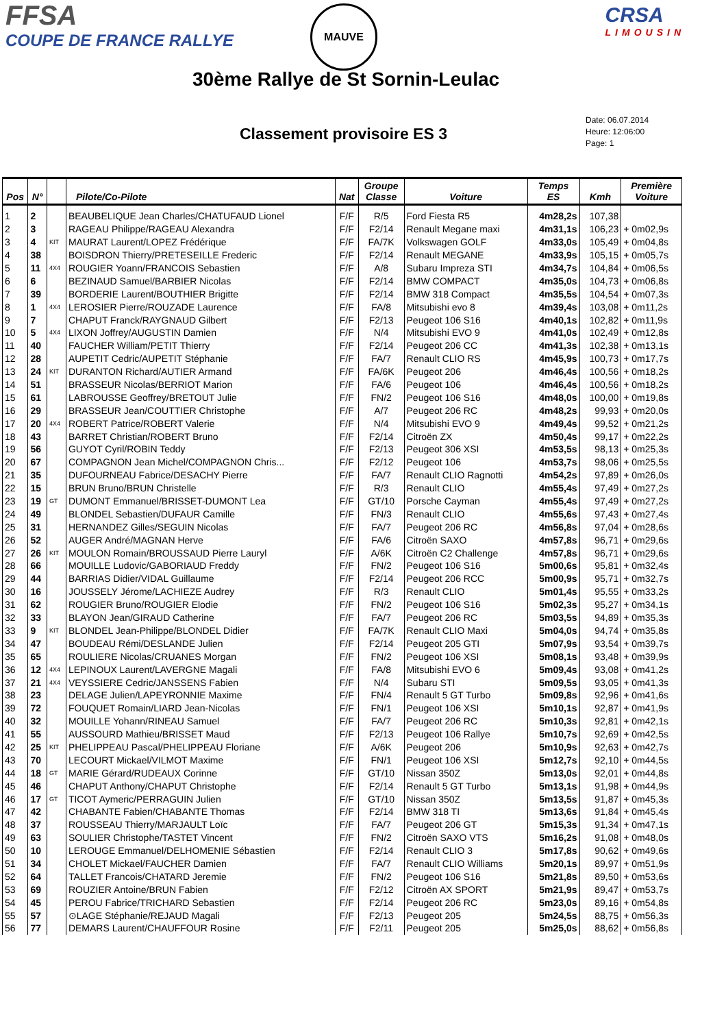FFSA
COUPE DE FRANCE RALLYE
MAUVE CRSA
LIMOUSIN
30ème Rallye de St Sornin-Leulac
Classement provisoire ES 3
Date: 06.07.2014
Heure: 12:06:00
Page: 1
| Pos | N° | | Pilote/Co-Pilote | Nat | Groupe Classe | Voiture | Temps ES | Kmh | Première Voiture |
| --- | --- | --- | --- | --- | --- | --- | --- | --- | --- |
| 1 | 2 | | BEAUBELIQUE Jean Charles/CHATUFAUD Lionel | F/F | R/5 | Ford Fiesta R5 | 4m28,2s | 107,38 | |
| 2 | 3 | | RAGEAU Philippe/RAGEAU Alexandra | F/F | F2/14 | Renault Megane maxi | 4m31,1s | 106,23 | + 0m02,9s |
| 3 | 4 | KIT | MAURAT Laurent/LOPEZ Frédérique | F/F | FA/7K | Volkswagen GOLF | 4m33,0s | 105,49 | + 0m04,8s |
| 4 | 38 | | BOISDRON Thierry/PRETESEILLE Frederic | F/F | F2/14 | Renault MEGANE | 4m33,9s | 105,15 | + 0m05,7s |
| 5 | 11 | 4X4 | ROUGIER Yoann/FRANCOIS Sebastien | F/F | A/8 | Subaru Impreza STI | 4m34,7s | 104,84 | + 0m06,5s |
| 6 | 6 | | BEZINAUD Samuel/BARBIER Nicolas | F/F | F2/14 | BMW COMPACT | 4m35,0s | 104,73 | + 0m06,8s |
| 7 | 39 | | BORDERIE Laurent/BOUTHIER Brigitte | F/F | F2/14 | BMW 318 Compact | 4m35,5s | 104,54 | + 0m07,3s |
| 8 | 1 | 4X4 | LEROSIER Pierre/ROUZADE Laurence | F/F | FA/8 | Mitsubishi evo 8 | 4m39,4s | 103,08 | + 0m11,2s |
| 9 | 7 | | CHAPUT Franck/RAYGNAUD Gilbert | F/F | F2/13 | Peugeot 106 S16 | 4m40,1s | 102,82 | + 0m11,9s |
| 10 | 5 | 4X4 | LIXON Joffrey/AUGUSTIN Damien | F/F | N/4 | Mitsubishi EVO 9 | 4m41,0s | 102,49 | + 0m12,8s |
| 11 | 40 | | FAUCHER William/PETIT Thierry | F/F | F2/14 | Peugeot 206 CC | 4m41,3s | 102,38 | + 0m13,1s |
| 12 | 28 | | AUPETIT Cedric/AUPETIT Stéphanie | F/F | FA/7 | Renault CLIO RS | 4m45,9s | 100,73 | + 0m17,7s |
| 13 | 24 | KIT | DURANTON Richard/AUTIER Armand | F/F | FA/6K | Peugeot 206 | 4m46,4s | 100,56 | + 0m18,2s |
| 14 | 51 | | BRASSEUR Nicolas/BERRIOT Marion | F/F | FA/6 | Peugeot 106 | 4m46,4s | 100,56 | + 0m18,2s |
| 15 | 61 | | LABROUSSE Geoffrey/BRETOUT Julie | F/F | FN/2 | Peugeot 106 S16 | 4m48,0s | 100,00 | + 0m19,8s |
| 16 | 29 | | BRASSEUR Jean/COUTTIER Christophe | F/F | A/7 | Peugeot 206 RC | 4m48,2s | 99,93 | + 0m20,0s |
| 17 | 20 | 4X4 | ROBERT Patrice/ROBERT Valerie | F/F | N/4 | Mitsubishi EVO 9 | 4m49,4s | 99,52 | + 0m21,2s |
| 18 | 43 | | BARRET Christian/ROBERT Bruno | F/F | F2/14 | Citroën ZX | 4m50,4s | 99,17 | + 0m22,2s |
| 19 | 56 | | GUYOT Cyril/ROBIN Teddy | F/F | F2/13 | Peugeot 306 XSI | 4m53,5s | 98,13 | + 0m25,3s |
| 20 | 67 | | COMPAGNON Jean Michel/COMPAGNON Chris... | F/F | F2/12 | Peugeot 106 | 4m53,7s | 98,06 | + 0m25,5s |
| 21 | 35 | | DUFOURNEAU Fabrice/DESACHY Pierre | F/F | FA/7 | Renault CLIO Ragnotti | 4m54,2s | 97,89 | + 0m26,0s |
| 22 | 15 | | BRUN Bruno/BRUN Christelle | F/F | R/3 | Renault CLIO | 4m55,4s | 97,49 | + 0m27,2s |
| 23 | 19 | GT | DUMONT Emmanuel/BRISSET-DUMONT Lea | F/F | GT/10 | Porsche Cayman | 4m55,4s | 97,49 | + 0m27,2s |
| 24 | 49 | | BLONDEL Sebastien/DUFAUR Camille | F/F | FN/3 | Renault CLIO | 4m55,6s | 97,43 | + 0m27,4s |
| 25 | 31 | | HERNANDEZ Gilles/SEGUIN Nicolas | F/F | FA/7 | Peugeot 206 RC | 4m56,8s | 97,04 | + 0m28,6s |
| 26 | 52 | | AUGER André/MAGNAN Herve | F/F | FA/6 | Citroën SAXO | 4m57,8s | 96,71 | + 0m29,6s |
| 27 | 26 | KIT | MOULON Romain/BROUSSAUD Pierre Lauryl | F/F | A/6K | Citroën C2 Challenge | 4m57,8s | 96,71 | + 0m29,6s |
| 28 | 66 | | MOUILLE Ludovic/GABORIAUD Freddy | F/F | FN/2 | Peugeot 106 S16 | 5m00,6s | 95,81 | + 0m32,4s |
| 29 | 44 | | BARRIAS Didier/VIDAL Guillaume | F/F | F2/14 | Peugeot 206 RCC | 5m00,9s | 95,71 | + 0m32,7s |
| 30 | 16 | | JOUSSELY Jérome/LACHIEZE Audrey | F/F | R/3 | Renault CLIO | 5m01,4s | 95,55 | + 0m33,2s |
| 31 | 62 | | ROUGIER Bruno/ROUGIER Elodie | F/F | FN/2 | Peugeot 106 S16 | 5m02,3s | 95,27 | + 0m34,1s |
| 32 | 33 | | BLAYON Jean/GIRAUD Catherine | F/F | FA/7 | Peugeot 206 RC | 5m03,5s | 94,89 | + 0m35,3s |
| 33 | 9 | KIT | BLONDEL Jean-Philippe/BLONDEL Didier | F/F | FA/7K | Renault CLIO Maxi | 5m04,0s | 94,74 | + 0m35,8s |
| 34 | 47 | | BOUDEAU Rémi/DESLANDE Julien | F/F | F2/14 | Peugeot 205 GTI | 5m07,9s | 93,54 | + 0m39,7s |
| 35 | 65 | | ROULIERE Nicolas/CRUANES Morgan | F/F | FN/2 | Peugeot 106 XSI | 5m08,1s | 93,48 | + 0m39,9s |
| 36 | 12 | 4X4 | LEPINOUX Laurent/LAVERGNE Magali | F/F | FA/8 | Mitsubishi EVO 6 | 5m09,4s | 93,08 | + 0m41,2s |
| 37 | 21 | 4X4 | VEYSSIERE Cedric/JANSSENS Fabien | F/F | N/4 | Subaru STI | 5m09,5s | 93,05 | + 0m41,3s |
| 38 | 23 | | DELAGE Julien/LAPEYRONNIE Maxime | F/F | FN/4 | Renault 5 GT Turbo | 5m09,8s | 92,96 | + 0m41,6s |
| 39 | 72 | | FOUQUET Romain/LIARD Jean-Nicolas | F/F | FN/1 | Peugeot 106 XSI | 5m10,1s | 92,87 | + 0m41,9s |
| 40 | 32 | | MOUILLE Yohann/RINEAU Samuel | F/F | FA/7 | Peugeot 206 RC | 5m10,3s | 92,81 | + 0m42,1s |
| 41 | 55 | | AUSSOURD Mathieu/BRISSET Maud | F/F | F2/13 | Peugeot 106 Rallye | 5m10,7s | 92,69 | + 0m42,5s |
| 42 | 25 | KIT | PHELIPPEAU Pascal/PHELIPPEAU Floriane | F/F | A/6K | Peugeot 206 | 5m10,9s | 92,63 | + 0m42,7s |
| 43 | 70 | | LECOURT Mickael/VILMOT Maxime | F/F | FN/1 | Peugeot 106 XSI | 5m12,7s | 92,10 | + 0m44,5s |
| 44 | 18 | GT | MARIE Gérard/RUDEAUX Corinne | F/F | GT/10 | Nissan 350Z | 5m13,0s | 92,01 | + 0m44,8s |
| 45 | 46 | | CHAPUT Anthony/CHAPUT Christophe | F/F | F2/14 | Renault 5 GT Turbo | 5m13,1s | 91,98 | + 0m44,9s |
| 46 | 17 | GT | TICOT Aymeric/PERRAGUIN Julien | F/F | GT/10 | Nissan 350Z | 5m13,5s | 91,87 | + 0m45,3s |
| 47 | 42 | | CHABANTE Fabien/CHABANTE Thomas | F/F | F2/14 | BMW 318 TI | 5m13,6s | 91,84 | + 0m45,4s |
| 48 | 37 | | ROUSSEAU Thierry/MARJAULT Loïc | F/F | FA/7 | Peugeot 206 GT | 5m15,3s | 91,34 | + 0m47,1s |
| 49 | 63 | | SOULIER Christophe/TASTET Vincent | F/F | FN/2 | Citroën SAXO VTS | 5m16,2s | 91,08 | + 0m48,0s |
| 50 | 10 | | LEROUGE Emmanuel/DELHOMENIE Sébastien | F/F | F2/14 | Renault CLIO 3 | 5m17,8s | 90,62 | + 0m49,6s |
| 51 | 34 | | CHOLET Mickael/FAUCHER Damien | F/F | FA/7 | Renault CLIO Williams | 5m20,1s | 89,97 | + 0m51,9s |
| 52 | 64 | | TALLET Francois/CHATARD Jeremie | F/F | FN/2 | Peugeot 106 S16 | 5m21,8s | 89,50 | + 0m53,6s |
| 53 | 69 | | ROUZIER Antoine/BRUN Fabien | F/F | F2/12 | Citroën AX SPORT | 5m21,9s | 89,47 | + 0m53,7s |
| 54 | 45 | | PEROU Fabrice/TRICHARD Sebastien | F/F | F2/14 | Peugeot 206 RC | 5m23,0s | 89,16 | + 0m54,8s |
| 55 | 57 | | ⊙LAGE Stéphanie/REJAUD Magali | F/F | F2/13 | Peugeot 205 | 5m24,5s | 88,75 | + 0m56,3s |
| 56 | 77 | | DEMARS Laurent/CHAUFFOUR Rosine | F/F | F2/11 | Peugeot 205 | 5m25,0s | 88,62 | + 0m56,8s |